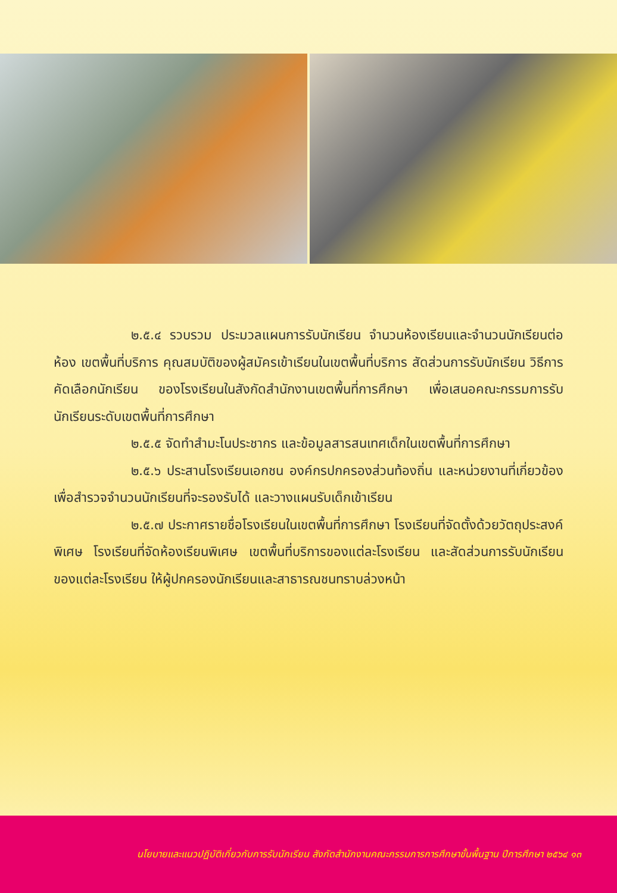๒.๕.๔ รวบรวม ประมวลแผนการรับนักเรียน จำนวนห้องเรียนและจำนวนนักเรียนต่อห้อง เขตพื้นที่บริการ คุณสมบัติของผู้สมัครเข้าเรียนในเขตพื้นที่บริการ สัดส่วนการรับนักเรียน วิธีการคัดเลือกนักเรียน ของโรงเรียนในสังกัดสำนักงานเขตพื้นที่การศึกษา เพื่อเสนอคณะกรรมการรับนักเรียนระดับเขตพื้นที่การศึกษา
๒.๕.๕ จัดทำสำมะโนประชากร และข้อมูลสารสนเทศเด็กในเขตพื้นที่การศึกษา
๒.๕.๖ ประสานโรงเรียนเอกชน องค์กรปกครองส่วนท้องถิ่น และหน่วยงานที่เกี่ยวข้อง เพื่อสำรวจจำนวนนักเรียนที่จะรองรับได้ และวางแผนรับเด็กเข้าเรียน
๒.๕.๗ ประกาศรายชื่อโรงเรียนในเขตพื้นที่การศึกษา โรงเรียนที่จัดตั้งด้วยวัตถุประสงค์พิเศษ โรงเรียนที่จัดห้องเรียนพิเศษ เขตพื้นที่บริการของแต่ละโรงเรียน และสัดส่วนการรับนักเรียนของแต่ละโรงเรียน ให้ผู้ปกครองนักเรียนและสาธารณชนทราบล่วงหน้า
นโยบายและแนวปฏิบัติเกี่ยวกับการรับนักเรียน สังกัดสำนักงานคณะกรรมการการศึกษาขั้นพื้นฐาน ปีการศึกษา ๒๕๖๔ ๑๓